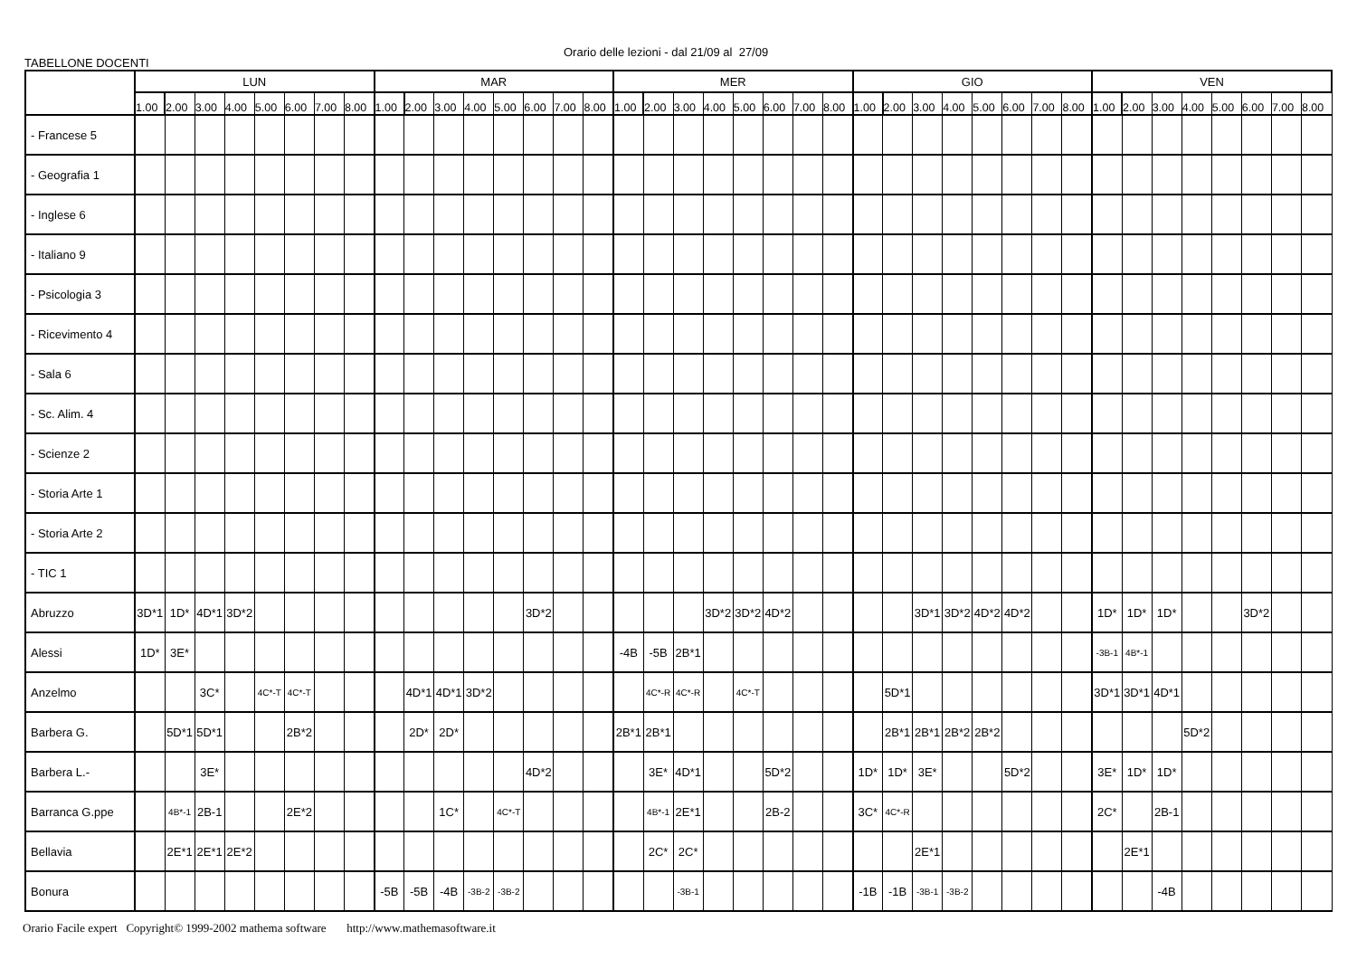Orario delle lezioni - dal 21/09 al 27/09
TABELLONE DOCENTI
| | LUN | | | | | | | | MAR | | | | | | | | MER | | | | | | | | GIO | | | | | | | | VEN | | | | | | | |
| --- | --- | --- | --- | --- | --- | --- | --- | --- | --- | --- | --- | --- | --- | --- | --- | --- | --- | --- | --- | --- | --- | --- | --- | --- | --- | --- | --- | --- | --- | --- | --- | --- | --- | --- | --- | --- | --- | --- | --- | --- |
| | 1.00 | 2.00 | 3.00 | 4.00 | 5.00 | 6.00 | 7.00 | 8.00 | 1.00 | 2.00 | 3.00 | 4.00 | 5.00 | 6.00 | 7.00 | 8.00 | 1.00 | 2.00 | 3.00 | 4.00 | 5.00 | 6.00 | 7.00 | 8.00 | 1.00 | 2.00 | 3.00 | 4.00 | 5.00 | 6.00 | 7.00 | 8.00 | 1.00 | 2.00 | 3.00 | 4.00 | 5.00 | 6.00 | 7.00 | 8.00 |
| - Francese 5 | | | | | | | | | | | | | | | | | | | | | | | | | | | | | | | | | | | | | | | | |
| - Geografia 1 | | | | | | | | | | | | | | | | | | | | | | | | | | | | | | | | | | | | | | | | |
| - Inglese 6 | | | | | | | | | | | | | | | | | | | | | | | | | | | | | | | | | | | | | | | | |
| - Italiano 9 | | | | | | | | | | | | | | | | | | | | | | | | | | | | | | | | | | | | | | | | |
| - Psicologia 3 | | | | | | | | | | | | | | | | | | | | | | | | | | | | | | | | | | | | | | | | |
| - Ricevimento 4 | | | | | | | | | | | | | | | | | | | | | | | | | | | | | | | | | | | | | | | | |
| - Sala 6 | | | | | | | | | | | | | | | | | | | | | | | | | | | | | | | | | | | | | | | | |
| - Sc. Alim. 4 | | | | | | | | | | | | | | | | | | | | | | | | | | | | | | | | | | | | | | | | |
| - Scienze 2 | | | | | | | | | | | | | | | | | | | | | | | | | | | | | | | | | | | | | | | | |
| - Storia Arte 1 | | | | | | | | | | | | | | | | | | | | | | | | | | | | | | | | | | | | | | | | |
| - Storia Arte 2 | | | | | | | | | | | | | | | | | | | | | | | | | | | | | | | | | | | | | | | | |
| - TIC 1 | | | | | | | | | | | | | | | | | | | | | | | | | | | | | | | | | | | | | | | | |
| Abruzzo | 3D*1 | 1D* | 4D*1 | 3D*2 | | | | | | | | | | 3D*2 | | | | | | 3D*2 | 3D*2 | 4D*2 | | | | | 3D*1 | 3D*2 | 4D*2 | 4D*2 | | | 1D* | 1D* | 1D* | | | 3D*2 | | |
| Alessi | 1D* | 3E* | | | | | | | | | | | | | | | -4B | -5B | 2B*1 | | | | | | | | | | | | | | -3B-1 | 4B*-1 | | | | | | |
| Anzelmo | | | 3C* | | 4C*-T | 4C*-T | | | | 4D*1 | 4D*1 | 3D*2 | | | | | | 4C*-R | 4C*-R | | 4C*-T | | | | | 5D*1 | | | | | | | 3D*1 | 3D*1 | 4D*1 | | | | | |
| Barbera G. | | 5D*1 | 5D*1 | | | 2B*2 | | | | 2D* | 2D* | | | | | | 2B*1 | 2B*1 | | | | | | | | 2B*1 | 2B*1 | 2B*2 | 2B*2 | | | | | | | 5D*2 | | | | |
| Barbera L.- | | | 3E* | | | | | | | | | | | 4D*2 | | | | 3E* | 4D*1 | | | 5D*2 | | | 1D* | 1D* | 3E* | | | 5D*2 | | | 3E* | 1D* | 1D* | | | | | |
| Barranca G.ppe | | 4B*-1 | 2B-1 | | | 2E*2 | | | | | 1C* | | 4C*-T | | | | | 4B*-1 | 2E*1 | | | 2B-2 | | | 3C* | 4C*-R | | | | | | | 2C* | | 2B-1 | | | | | |
| Bellavia | | 2E*1 | 2E*1 | 2E*2 | | | | | | | | | | | | | | 2C* | 2C* | | | | | | | | 2E*1 | | | | | | | 2E*1 | | | | | | |
| Bonura | | | | | | | | | -5B | -5B | -4B | -3B-2 | -3B-2 | | | | | | -3B-1 | | | | | | -1B | -1B | -3B-1 | -3B-2 | | | | | | | -4B | | | | | |
Orario Facile expert Copyright© 1999-2002 mathema software http://www.mathemasoftware.it